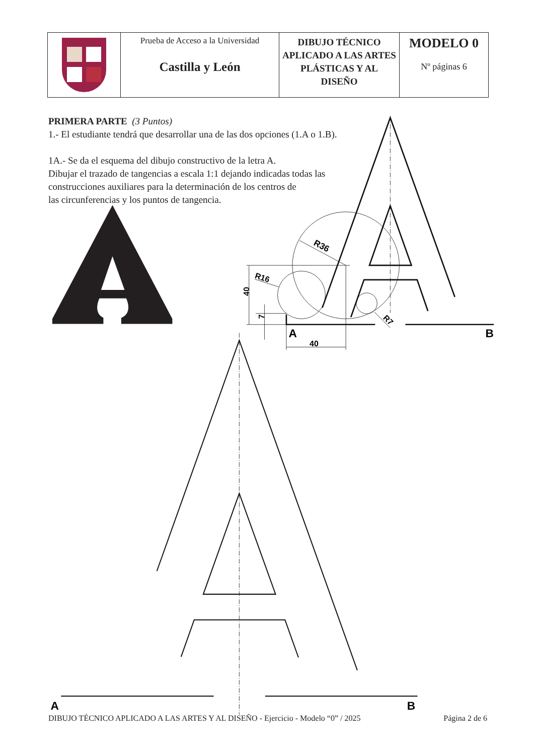R36
R16
R7
40
7
40
A
B
A
B
| | Prueba de Acceso a la Universidad Castilla y León | DIBUJO TÉCNICO APLICADO A LAS ARTES PLÁSTICAS Y AL DISEÑO | MODELO 0 Nº páginas 6 |
PRIMERA PARTE (3 Puntos)
1.- El estudiante tendrá que desarrollar una de las dos opciones (1.A o 1.B).
1A.- Se da el esquema del dibujo constructivo de la letra A.
Dibujar el trazado de tangencias a escala 1:1 dejando indicadas todas las construcciones auxiliares para la determinación de los centros de
las circunferencias y los puntos de tangencia.
DIBUJO TÉCNICO APLICADO A LAS ARTES Y AL DISEÑO - Ejercicio - Modelo “0” / 2025 Página 2 de 6